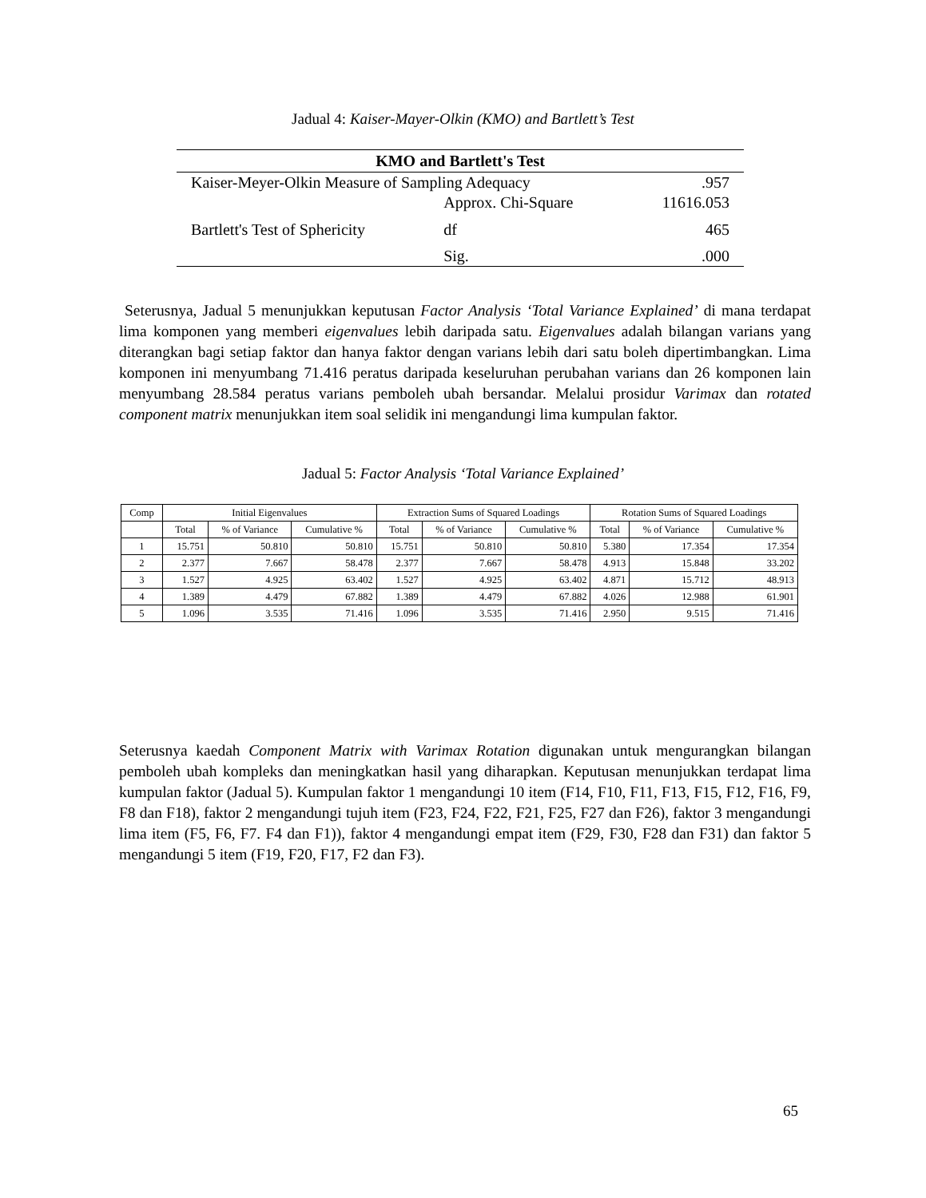Jadual 4: Kaiser-Mayer-Olkin (KMO) and Bartlett’s Test
| KMO and Bartlett's Test | | |
| --- | --- | --- |
| Kaiser-Meyer-Olkin Measure of Sampling Adequacy | | .957 |
| Bartlett's Test of Sphericity | Approx. Chi-Square | 11616.053 |
| | df | 465 |
| | Sig. | .000 |
Seterusnya, Jadual 5 menunjukkan keputusan Factor Analysis ‘Total Variance Explained’ di mana terdapat lima komponen yang memberi eigenvalues lebih daripada satu. Eigenvalues adalah bilangan varians yang diterangkan bagi setiap faktor dan hanya faktor dengan varians lebih dari satu boleh dipertimbangkan. Lima komponen ini menyumbang 71.416 peratus daripada keseluruhan perubahan varians dan 26 komponen lain menyumbang 28.584 peratus varians pemboleh ubah bersandar. Melalui prosidur Varimax dan rotated component matrix menunjukkan item soal selidik ini mengandungi lima kumpulan faktor.
Jadual 5: Factor Analysis ‘Total Variance Explained’
| Comp | Initial Eigenvalues | | | Extraction Sums of Squared Loadings | | | Rotation Sums of Squared Loadings | | |
| --- | --- | --- | --- | --- | --- | --- | --- | --- | --- |
| | Total | % of Variance | Cumulative % | Total | % of Variance | Cumulative % | Total | % of Variance | Cumulative % |
| 1 | 15.751 | 50.810 | 50.810 | 15.751 | 50.810 | 50.810 | 5.380 | 17.354 | 17.354 |
| 2 | 2.377 | 7.667 | 58.478 | 2.377 | 7.667 | 58.478 | 4.913 | 15.848 | 33.202 |
| 3 | 1.527 | 4.925 | 63.402 | 1.527 | 4.925 | 63.402 | 4.871 | 15.712 | 48.913 |
| 4 | 1.389 | 4.479 | 67.882 | 1.389 | 4.479 | 67.882 | 4.026 | 12.988 | 61.901 |
| 5 | 1.096 | 3.535 | 71.416 | 1.096 | 3.535 | 71.416 | 2.950 | 9.515 | 71.416 |
Seterusnya kaedah Component Matrix with Varimax Rotation digunakan untuk mengurangkan bilangan pemboleh ubah kompleks dan meningkatkan hasil yang diharapkan. Keputusan menunjukkan terdapat lima kumpulan faktor (Jadual 5). Kumpulan faktor 1 mengandungi 10 item (F14, F10, F11, F13, F15, F12, F16, F9, F8 dan F18), faktor 2 mengandungi tujuh item (F23, F24, F22, F21, F25, F27 dan F26), faktor 3 mengandungi lima item (F5, F6, F7. F4 dan F1)), faktor 4 mengandungi empat item (F29, F30, F28 dan F31) dan faktor 5 mengandungi 5 item (F19, F20, F17, F2 dan F3).
65